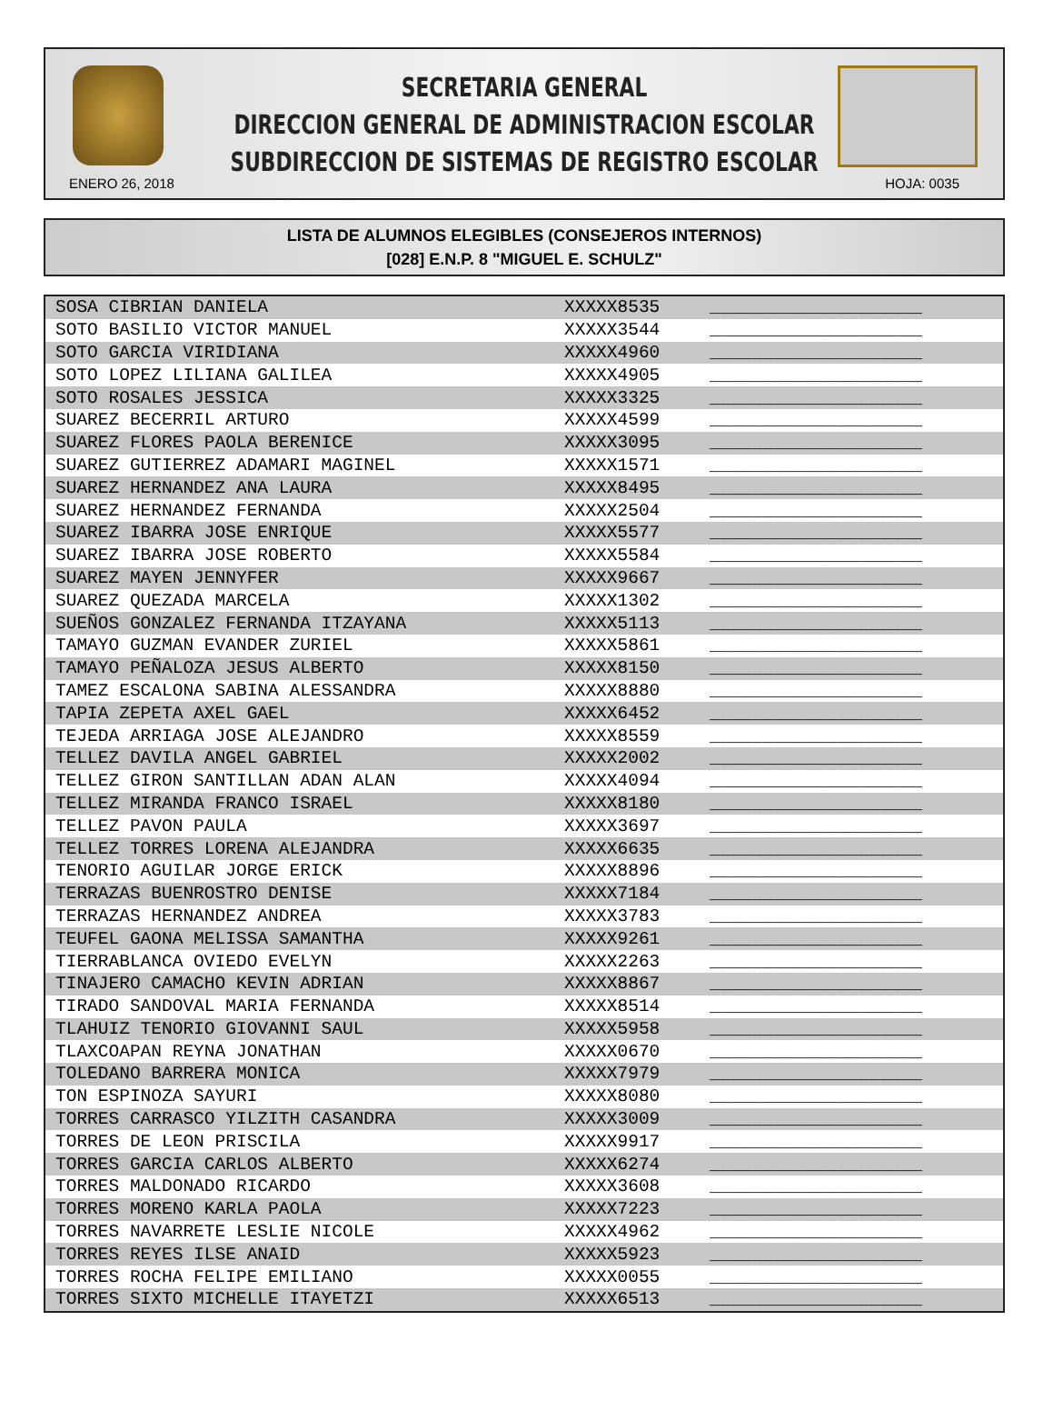SECRETARIA GENERAL
DIRECCION GENERAL DE ADMINISTRACION ESCOLAR
SUBDIRECCION DE SISTEMAS DE REGISTRO ESCOLAR
ENERO 26, 2018 HOJA: 0035
LISTA DE ALUMNOS ELEGIBLES (CONSEJEROS INTERNOS)
[028] E.N.P. 8 "MIGUEL E. SCHULZ"
| SOSA CIBRIAN DANIELA | XXXXX8535 | ____________________ |
| SOTO BASILIO VICTOR MANUEL | XXXXX3544 | ____________________ |
| SOTO GARCIA VIRIDIANA | XXXXX4960 | ____________________ |
| SOTO LOPEZ LILIANA GALILEA | XXXXX4905 | ____________________ |
| SOTO ROSALES JESSICA | XXXXX3325 | ____________________ |
| SUAREZ BECERRIL ARTURO | XXXXX4599 | ____________________ |
| SUAREZ FLORES PAOLA BERENICE | XXXXX3095 | ____________________ |
| SUAREZ GUTIERREZ ADAMARI MAGINEL | XXXXX1571 | ____________________ |
| SUAREZ HERNANDEZ ANA LAURA | XXXXX8495 | ____________________ |
| SUAREZ HERNANDEZ FERNANDA | XXXXX2504 | ____________________ |
| SUAREZ IBARRA JOSE ENRIQUE | XXXXX5577 | ____________________ |
| SUAREZ IBARRA JOSE ROBERTO | XXXXX5584 | ____________________ |
| SUAREZ MAYEN JENNYFER | XXXXX9667 | ____________________ |
| SUAREZ QUEZADA MARCELA | XXXXX1302 | ____________________ |
| SUEÑOS GONZALEZ FERNANDA ITZAYANA | XXXXX5113 | ____________________ |
| TAMAYO GUZMAN EVANDER ZURIEL | XXXXX5861 | ____________________ |
| TAMAYO PEÑALOZA JESUS ALBERTO | XXXXX8150 | ____________________ |
| TAMEZ ESCALONA SABINA ALESSANDRA | XXXXX8880 | ____________________ |
| TAPIA ZEPETA AXEL GAEL | XXXXX6452 | ____________________ |
| TEJEDA ARRIAGA JOSE ALEJANDRO | XXXXX8559 | ____________________ |
| TELLEZ DAVILA ANGEL GABRIEL | XXXXX2002 | ____________________ |
| TELLEZ GIRON SANTILLAN ADAN ALAN | XXXXX4094 | ____________________ |
| TELLEZ MIRANDA FRANCO ISRAEL | XXXXX8180 | ____________________ |
| TELLEZ PAVON PAULA | XXXXX3697 | ____________________ |
| TELLEZ TORRES LORENA ALEJANDRA | XXXXX6635 | ____________________ |
| TENORIO AGUILAR JORGE ERICK | XXXXX8896 | ____________________ |
| TERRAZAS BUENROSTRO DENISE | XXXXX7184 | ____________________ |
| TERRAZAS HERNANDEZ ANDREA | XXXXX3783 | ____________________ |
| TEUFEL GAONA MELISSA SAMANTHA | XXXXX9261 | ____________________ |
| TIERRABLANCA OVIEDO EVELYN | XXXXX2263 | ____________________ |
| TINAJERO CAMACHO KEVIN ADRIAN | XXXXX8867 | ____________________ |
| TIRADO SANDOVAL MARIA FERNANDA | XXXXX8514 | ____________________ |
| TLAHUIZ TENORIO GIOVANNI SAUL | XXXXX5958 | ____________________ |
| TLAXCOAPAN REYNA JONATHAN | XXXXX0670 | ____________________ |
| TOLEDANO BARRERA MONICA | XXXXX7979 | ____________________ |
| TON ESPINOZA SAYURI | XXXXX8080 | ____________________ |
| TORRES CARRASCO YILZITH CASANDRA | XXXXX3009 | ____________________ |
| TORRES DE LEON PRISCILA | XXXXX9917 | ____________________ |
| TORRES GARCIA CARLOS ALBERTO | XXXXX6274 | ____________________ |
| TORRES MALDONADO RICARDO | XXXXX3608 | ____________________ |
| TORRES MORENO KARLA PAOLA | XXXXX7223 | ____________________ |
| TORRES NAVARRETE LESLIE NICOLE | XXXXX4962 | ____________________ |
| TORRES REYES ILSE ANAID | XXXXX5923 | ____________________ |
| TORRES ROCHA FELIPE EMILIANO | XXXXX0055 | ____________________ |
| TORRES SIXTO MICHELLE ITAYETZI | XXXXX6513 | ____________________ |